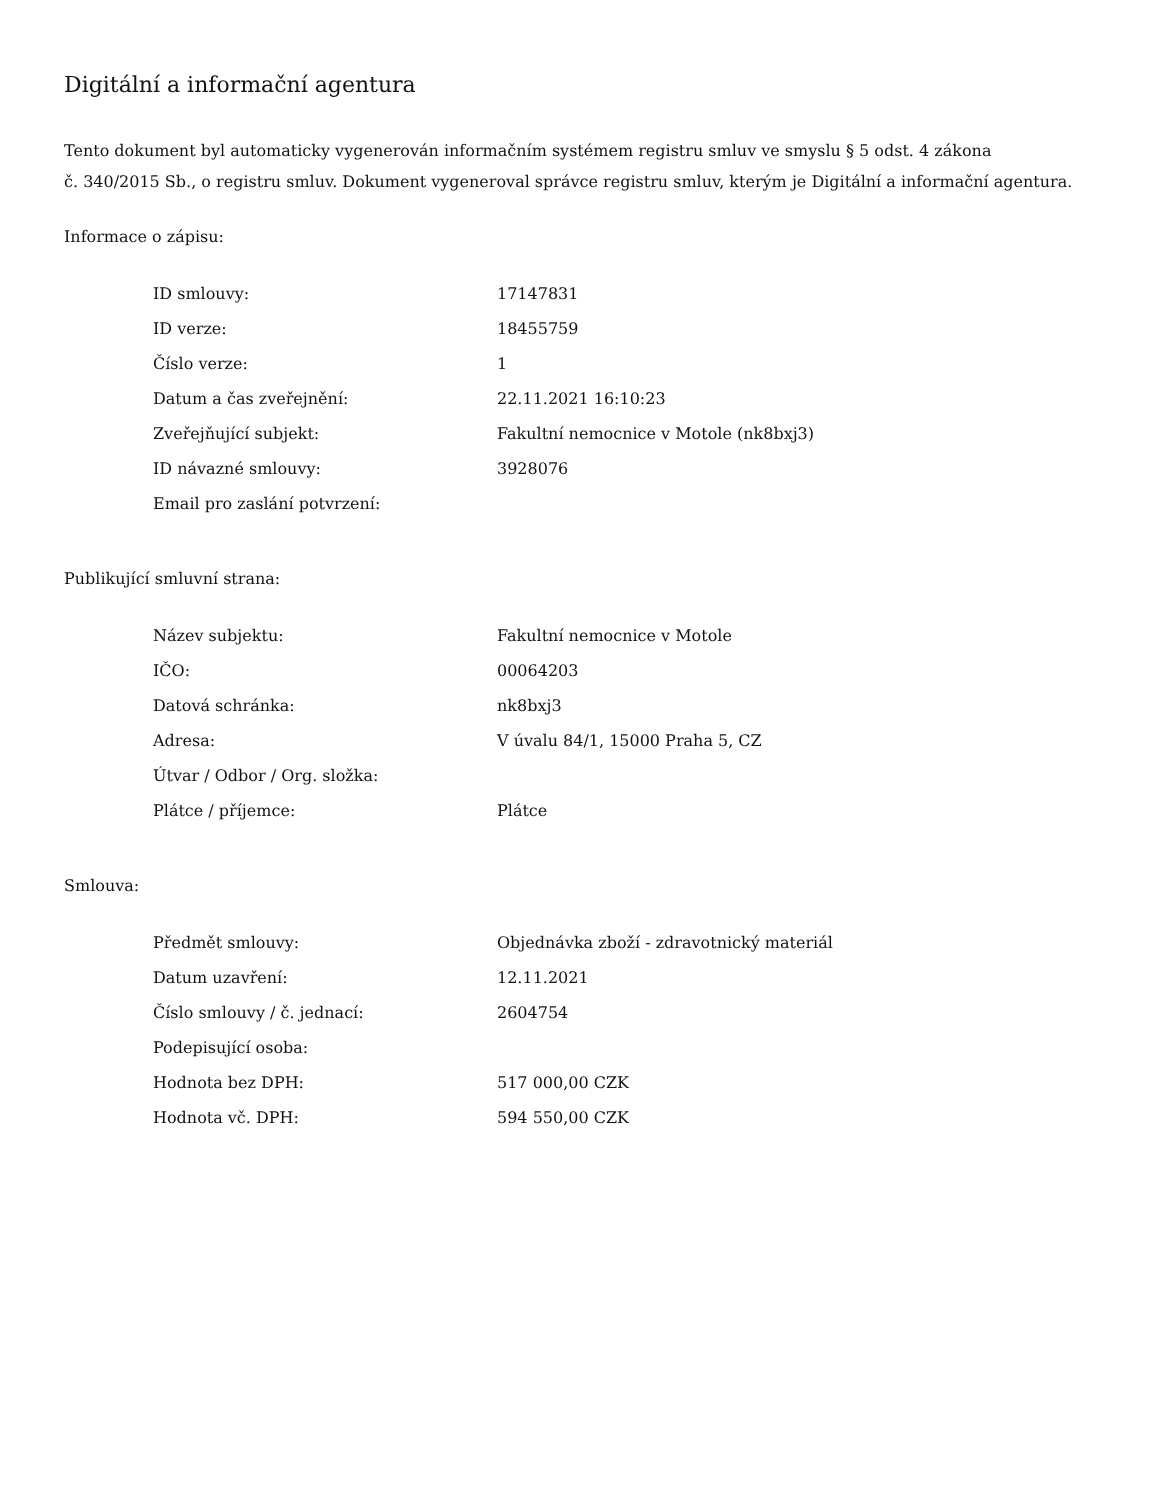Digitální a informační agentura
Tento dokument byl automaticky vygenerován informačním systémem registru smluv ve smyslu § 5 odst. 4 zákona
č. 340/2015 Sb., o registru smluv. Dokument vygeneroval správce registru smluv, kterým je Digitální a informační agentura.
Informace o zápisu:
| ID smlouvy: | 17147831 |
| ID verze: | 18455759 |
| Číslo verze: | 1 |
| Datum a čas zveřejnění: | 22.11.2021 16:10:23 |
| Zveřejňující subjekt: | Fakultní nemocnice v Motole (nk8bxj3) |
| ID návazné smlouvy: | 3928076 |
| Email pro zaslání potvrzení: | |
Publikující smluvní strana:
| Název subjektu: | Fakultní nemocnice v Motole |
| IČO: | 00064203 |
| Datová schránka: | nk8bxj3 |
| Adresa: | V úvalu 84/1, 15000 Praha 5, CZ |
| Útvar / Odbor / Org. složka: | |
| Plátce / příjemce: | Plátce |
Smlouva:
| Předmět smlouvy: | Objednávka zboží - zdravotnický materiál |
| Datum uzavření: | 12.11.2021 |
| Číslo smlouvy / č. jednací: | 2604754 |
| Podepisující osoba: | |
| Hodnota bez DPH: | 517 000,00 CZK |
| Hodnota vč. DPH: | 594 550,00 CZK |